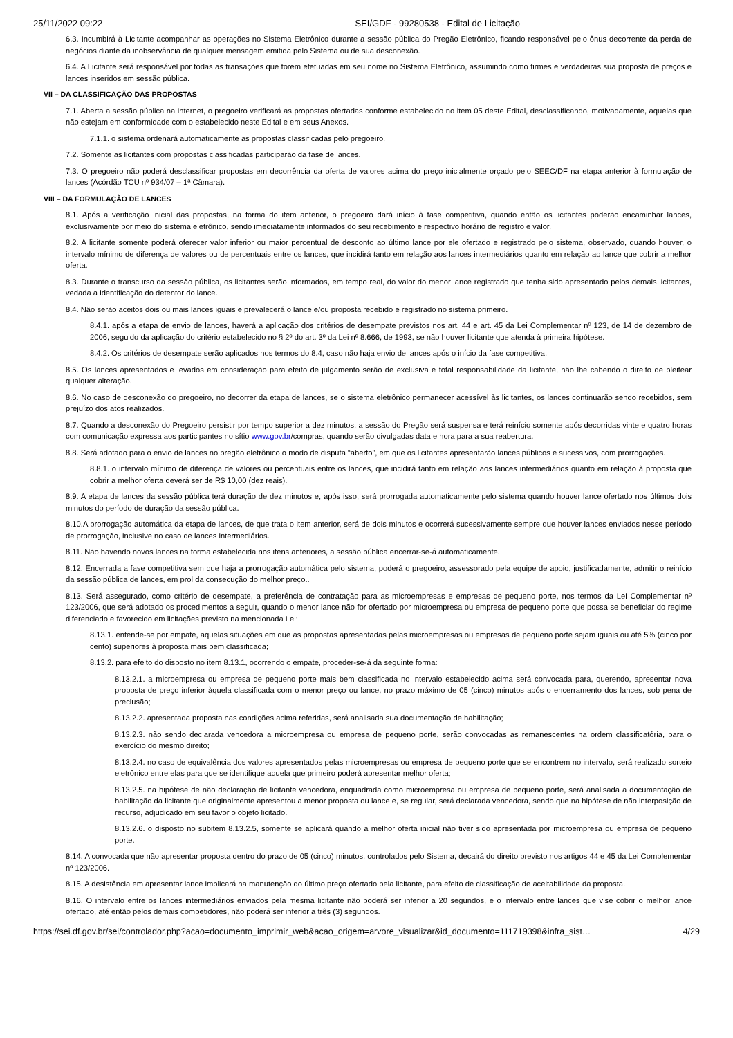25/11/2022 09:22 SEI/GDF - 99280538 - Edital de Licitação
6.3. Incumbirá à Licitante acompanhar as operações no Sistema Eletrônico durante a sessão pública do Pregão Eletrônico, ficando responsável pelo ônus decorrente da perda de negócios diante da inobservância de qualquer mensagem emitida pelo Sistema ou de sua desconexão.
6.4. A Licitante será responsável por todas as transações que forem efetuadas em seu nome no Sistema Eletrônico, assumindo como firmes e verdadeiras sua proposta de preços e lances inseridos em sessão pública.
VII – DA CLASSIFICAÇÃO DAS PROPOSTAS
7.1. Aberta a sessão pública na internet, o pregoeiro verificará as propostas ofertadas conforme estabelecido no item 05 deste Edital, desclassificando, motivadamente, aquelas que não estejam em conformidade com o estabelecido neste Edital e em seus Anexos.
7.1.1. o sistema ordenará automaticamente as propostas classificadas pelo pregoeiro.
7.2. Somente as licitantes com propostas classificadas participarão da fase de lances.
7.3. O pregoeiro não poderá desclassificar propostas em decorrência da oferta de valores acima do preço inicialmente orçado pelo SEEC/DF na etapa anterior à formulação de lances (Acórdão TCU nº 934/07 – 1ª Câmara).
VIII – DA FORMULAÇÃO DE LANCES
8.1. Após a verificação inicial das propostas, na forma do item anterior, o pregoeiro dará início à fase competitiva, quando então os licitantes poderão encaminhar lances, exclusivamente por meio do sistema eletrônico, sendo imediatamente informados do seu recebimento e respectivo horário de registro e valor.
8.2. A licitante somente poderá oferecer valor inferior ou maior percentual de desconto ao último lance por ele ofertado e registrado pelo sistema, observado, quando houver, o intervalo mínimo de diferença de valores ou de percentuais entre os lances, que incidirá tanto em relação aos lances intermediários quanto em relação ao lance que cobrir a melhor oferta.
8.3. Durante o transcurso da sessão pública, os licitantes serão informados, em tempo real, do valor do menor lance registrado que tenha sido apresentado pelos demais licitantes, vedada a identificação do detentor do lance.
8.4. Não serão aceitos dois ou mais lances iguais e prevalecerá o lance e/ou proposta recebido e registrado no sistema primeiro.
8.4.1. após a etapa de envio de lances, haverá a aplicação dos critérios de desempate previstos nos art. 44 e art. 45 da Lei Complementar nº 123, de 14 de dezembro de 2006, seguido da aplicação do critério estabelecido no § 2º do art. 3º da Lei nº 8.666, de 1993, se não houver licitante que atenda à primeira hipótese.
8.4.2. Os critérios de desempate serão aplicados nos termos do 8.4, caso não haja envio de lances após o início da fase competitiva.
8.5. Os lances apresentados e levados em consideração para efeito de julgamento serão de exclusiva e total responsabilidade da licitante, não lhe cabendo o direito de pleitear qualquer alteração.
8.6. No caso de desconexão do pregoeiro, no decorrer da etapa de lances, se o sistema eletrônico permanecer acessível às licitantes, os lances continuarão sendo recebidos, sem prejuízo dos atos realizados.
8.7. Quando a desconexão do Pregoeiro persistir por tempo superior a dez minutos, a sessão do Pregão será suspensa e terá reinício somente após decorridas vinte e quatro horas com comunicação expressa aos participantes no sítio www.gov.br/compras, quando serão divulgadas data e hora para a sua reabertura.
8.8. Será adotado para o envio de lances no pregão eletrônico o modo de disputa “aberto”, em que os licitantes apresentarão lances públicos e sucessivos, com prorrogações.
8.8.1. o intervalo mínimo de diferença de valores ou percentuais entre os lances, que incidirá tanto em relação aos lances intermediários quanto em relação à proposta que cobrir a melhor oferta deverá ser de R$ 10,00 (dez reais).
8.9. A etapa de lances da sessão pública terá duração de dez minutos e, após isso, será prorrogada automaticamente pelo sistema quando houver lance ofertado nos últimos dois minutos do período de duração da sessão pública.
8.10.A prorrogação automática da etapa de lances, de que trata o item anterior, será de dois minutos e ocorrerá sucessivamente sempre que houver lances enviados nesse período de prorrogação, inclusive no caso de lances intermediários.
8.11. Não havendo novos lances na forma estabelecida nos itens anteriores, a sessão pública encerrar-se-á automaticamente.
8.12. Encerrada a fase competitiva sem que haja a prorrogação automática pelo sistema, poderá o pregoeiro, assessorado pela equipe de apoio, justificadamente, admitir o reinício da sessão pública de lances, em prol da consecução do melhor preço..
8.13. Será assegurado, como critério de desempate, a preferência de contratação para as microempresas e empresas de pequeno porte, nos termos da Lei Complementar nº 123/2006, que será adotado os procedimentos a seguir, quando o menor lance não for ofertado por microempresa ou empresa de pequeno porte que possa se beneficiar do regime diferenciado e favorecido em licitações previsto na mencionada Lei:
8.13.1. entende-se por empate, aquelas situações em que as propostas apresentadas pelas microempresas ou empresas de pequeno porte sejam iguais ou até 5% (cinco por cento) superiores à proposta mais bem classificada;
8.13.2. para efeito do disposto no item 8.13.1, ocorrendo o empate, proceder-se-á da seguinte forma:
8.13.2.1. a microempresa ou empresa de pequeno porte mais bem classificada no intervalo estabelecido acima será convocada para, querendo, apresentar nova proposta de preço inferior àquela classificada com o menor preço ou lance, no prazo máximo de 05 (cinco) minutos após o encerramento dos lances, sob pena de preclusão;
8.13.2.2. apresentada proposta nas condições acima referidas, será analisada sua documentação de habilitação;
8.13.2.3. não sendo declarada vencedora a microempresa ou empresa de pequeno porte, serão convocadas as remanescentes na ordem classificatória, para o exercício do mesmo direito;
8.13.2.4. no caso de equivalência dos valores apresentados pelas microempresas ou empresa de pequeno porte que se encontrem no intervalo, será realizado sorteio eletrônico entre elas para que se identifique aquela que primeiro poderá apresentar melhor oferta;
8.13.2.5. na hipótese de não declaração de licitante vencedora, enquadrada como microempresa ou empresa de pequeno porte, será analisada a documentação de habilitação da licitante que originalmente apresentou a menor proposta ou lance e, se regular, será declarada vencedora, sendo que na hipótese de não interposição de recurso, adjudicado em seu favor o objeto licitado.
8.13.2.6. o disposto no subitem 8.13.2.5, somente se aplicará quando a melhor oferta inicial não tiver sido apresentada por microempresa ou empresa de pequeno porte.
8.14. A convocada que não apresentar proposta dentro do prazo de 05 (cinco) minutos, controlados pelo Sistema, decairá do direito previsto nos artigos 44 e 45 da Lei Complementar nº 123/2006.
8.15. A desistência em apresentar lance implicará na manutenção do último preço ofertado pela licitante, para efeito de classificação de aceitabilidade da proposta.
8.16. O intervalo entre os lances intermediários enviados pela mesma licitante não poderá ser inferior a 20 segundos, e o intervalo entre lances que vise cobrir o melhor lance ofertado, até então pelos demais competidores, não poderá ser inferior a três (3) segundos.
https://sei.df.gov.br/sei/controlador.php?acao=documento_imprimir_web&acao_origem=arvore_visualizar&id_documento=111719398&infra_sist… 4/29